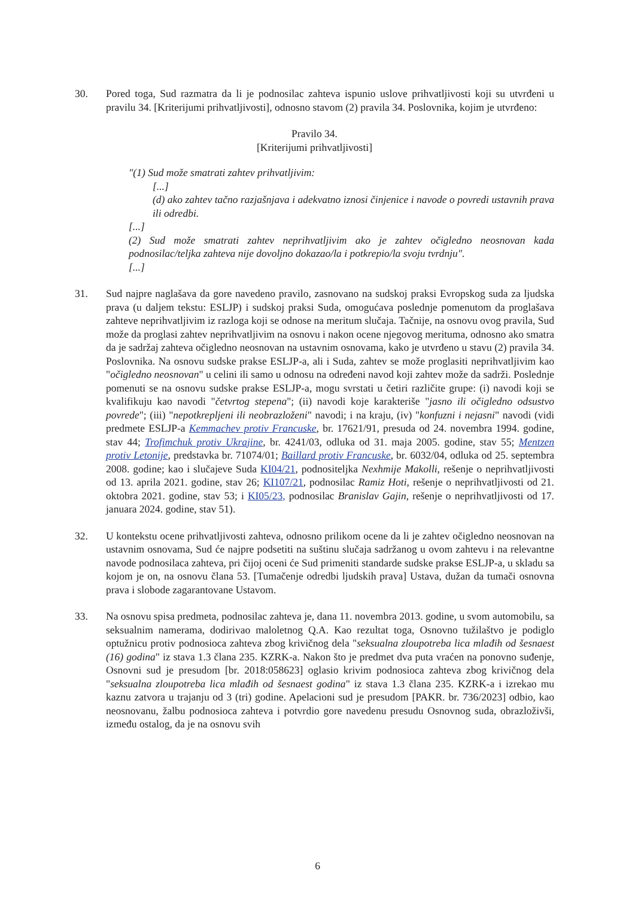30. Pored toga, Sud razmatra da li je podnosilac zahteva ispunio uslove prihvatljivosti koji su utvrđeni u pravilu 34. [Kriterijumi prihvatljivosti], odnosno stavom (2) pravila 34. Poslovnika, kojim je utvrđeno:
Pravilo 34.
[Kriterijumi prihvatljivosti]
"(1) Sud može smatrati zahtev prihvatljivim:
[...]
(d) ako zahtev tačno razjašnjava i adekvatno iznosi činjenice i navode o povredi ustavnih prava ili odredbi.
[...]
(2) Sud može smatrati zahtev neprihvatljivim ako je zahtev očigledno neosnovan kada podnosilac/teljka zahteva nije dovoljno dokazao/la i potkrepio/la svoju tvrdnju".
[...]
31. Sud najpre naglašava da gore navedeno pravilo, zasnovano na sudskoj praksi Evropskog suda za ljudska prava (u daljem tekstu: ESLJP) i sudskoj praksi Suda, omogućava poslednje pomenutom da proglašava zahteve neprihvatljivim iz razloga koji se odnose na meritum slučaja. Tačnije, na osnovu ovog pravila, Sud može da proglasi zahtev neprihvatljivim na osnovu i nakon ocene njegovog merituma, odnosno ako smatra da je sadržaj zahteva očigledno neosnovan na ustavnim osnovama, kako je utvrđeno u stavu (2) pravila 34. Poslovnika. Na osnovu sudske prakse ESLJP-a, ali i Suda, zahtev se može proglasiti neprihvatljivim kao "očigledno neosnovan" u celini ili samo u odnosu na određeni navod koji zahtev može da sadrži. Poslednje pomenuti se na osnovu sudske prakse ESLJP-a, mogu svrstati u četiri različite grupe: (i) navodi koji se kvalifikuju kao navodi "četvrtog stepena"; (ii) navodi koje karakteriše "jasno ili očigledno odsustvo povrede"; (iii) "nepotkrepljeni ili neobrazloženi" navodi; i na kraju, (iv) "konfuzni i nejasni" navodi (vidi predmete ESLJP-a Kemmachev protiv Francuske, br. 17621/91, presuda od 24. novembra 1994. godine, stav 44; Trofimchuk protiv Ukrajine, br. 4241/03, odluka od 31. maja 2005. godine, stav 55; Mentzen protiv Letonije, predstavka br. 71074/01; Baillard protiv Francuske, br. 6032/04, odluka od 25. septembra 2008. godine; kao i slučajeve Suda KI04/21, podnositeljka Nexhmije Makolli, rešenje o neprihvatljivosti od 13. aprila 2021. godine, stav 26; KI107/21, podnosilac Ramiz Hoti, rešenje o neprihvatljivosti od 21. oktobra 2021. godine, stav 53; i KI05/23, podnosilac Branislav Gajin, rešenje o neprihvatljivosti od 17. januara 2024. godine, stav 51).
32. U kontekstu ocene prihvatljivosti zahteva, odnosno prilikom ocene da li je zahtev očigledno neosnovan na ustavnim osnovama, Sud će najpre podsetiti na suštinu slučaja sadržanog u ovom zahtevu i na relevantne navode podnosilaca zahteva, pri čijoj oceni će Sud primeniti standarde sudske prakse ESLJP-a, u skladu sa kojom je on, na osnovu člana 53. [Tumačenje odredbi ljudskih prava] Ustava, dužan da tumači osnovna prava i slobode zagarantovane Ustavom.
33. Na osnovu spisa predmeta, podnosilac zahteva je, dana 11. novembra 2013. godine, u svom automobilu, sa seksualnim namerama, dodirivao maloletnog Q.A. Kao rezultat toga, Osnovno tužilaštvo je podiglo optužnicu protiv podnosioca zahteva zbog krivičnog dela "seksualna zloupotreba lica mlađih od šesnaest (16) godina" iz stava 1.3 člana 235. KZRK-a. Nakon što je predmet dva puta vraćen na ponovno suđenje, Osnovni sud je presudom [br. 2018:058623] oglasio krivim podnosioca zahteva zbog krivičnog dela "seksualna zloupotreba lica mlađih od šesnaest godina" iz stava 1.3 člana 235. KZRK-a i izrekao mu kaznu zatvora u trajanju od 3 (tri) godine. Apelacioni sud je presudom [PAKR. br. 736/2023] odbio, kao neosnovanu, žalbu podnosioca zahteva i potvrdio gore navedenu presudu Osnovnog suda, obrazloživši, između ostalog, da je na osnovu svih
6